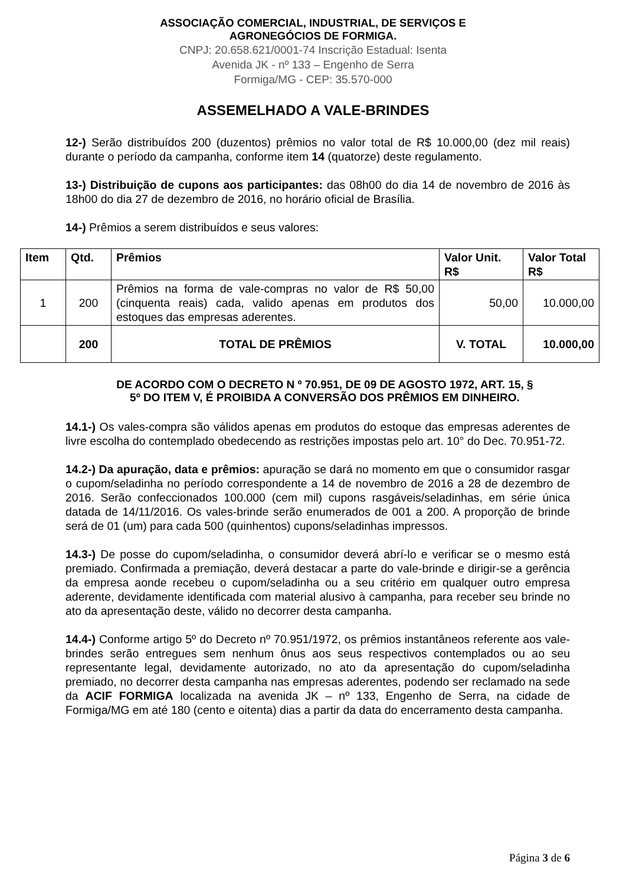ASSOCIAÇÃO COMERCIAL, INDUSTRIAL, DE SERVIÇOS E
AGRONEGÓCIOS DE FORMIGA.
CNPJ: 20.658.621/0001-74 Inscrição Estadual: Isenta
Avenida JK - nº 133 – Engenho de Serra
Formiga/MG - CEP: 35.570-000
ASSEMELHADO A VALE-BRINDES
12-) Serão distribuídos 200 (duzentos) prêmios no valor total de R$ 10.000,00 (dez mil reais) durante o período da campanha, conforme item 14 (quatorze) deste regulamento.
13-) Distribuição de cupons aos participantes: das 08h00 do dia 14 de novembro de 2016 às 18h00 do dia 27 de dezembro de 2016, no horário oficial de Brasília.
14-) Prêmios a serem distribuídos e seus valores:
| Item | Qtd. | Prêmios | Valor Unit. R$ | Valor Total R$ |
| --- | --- | --- | --- | --- |
| 1 | 200 | Prêmios na forma de vale-compras no valor de R$ 50,00 (cinquenta reais) cada, valido apenas em produtos dos estoques das empresas aderentes. | 50,00 | 10.000,00 |
| | 200 | TOTAL DE PRÊMIOS | V. TOTAL | 10.000,00 |
DE ACORDO COM O DECRETO N º 70.951, DE 09 DE AGOSTO 1972, ART. 15, §
5º DO ITEM V, É PROIBIDA A CONVERSÃO DOS PRÊMIOS EM DINHEIRO.
14.1-) Os vales-compra são válidos apenas em produtos do estoque das empresas aderentes de livre escolha do contemplado obedecendo as restrições impostas pelo art. 10° do Dec. 70.951-72.
14.2-) Da apuração, data e prêmios: apuração se dará no momento em que o consumidor rasgar o cupom/seladinha no período correspondente a 14 de novembro de 2016 a 28 de dezembro de 2016. Serão confeccionados 100.000 (cem mil) cupons rasgáveis/seladinhas, em série única datada de 14/11/2016. Os vales-brinde serão enumerados de 001 a 200. A proporção de brinde será de 01 (um) para cada 500 (quinhentos) cupons/seladinhas impressos.
14.3-) De posse do cupom/seladinha, o consumidor deverá abrí-lo e verificar se o mesmo está premiado. Confirmada a premiação, deverá destacar a parte do vale-brinde e dirigir-se a gerência da empresa aonde recebeu o cupom/seladinha ou a seu critério em qualquer outro empresa aderente, devidamente identificada com material alusivo à campanha, para receber seu brinde no ato da apresentação deste, válido no decorrer desta campanha.
14.4-) Conforme artigo 5º do Decreto nº 70.951/1972, os prêmios instantâneos referente aos vale-brindes serão entregues sem nenhum ônus aos seus respectivos contemplados ou ao seu representante legal, devidamente autorizado, no ato da apresentação do cupom/seladinha premiado, no decorrer desta campanha nas empresas aderentes, podendo ser reclamado na sede da ACIF FORMIGA localizada na avenida JK – nº 133, Engenho de Serra, na cidade de Formiga/MG em até 180 (cento e oitenta) dias a partir da data do encerramento desta campanha.
Página 3 de 6